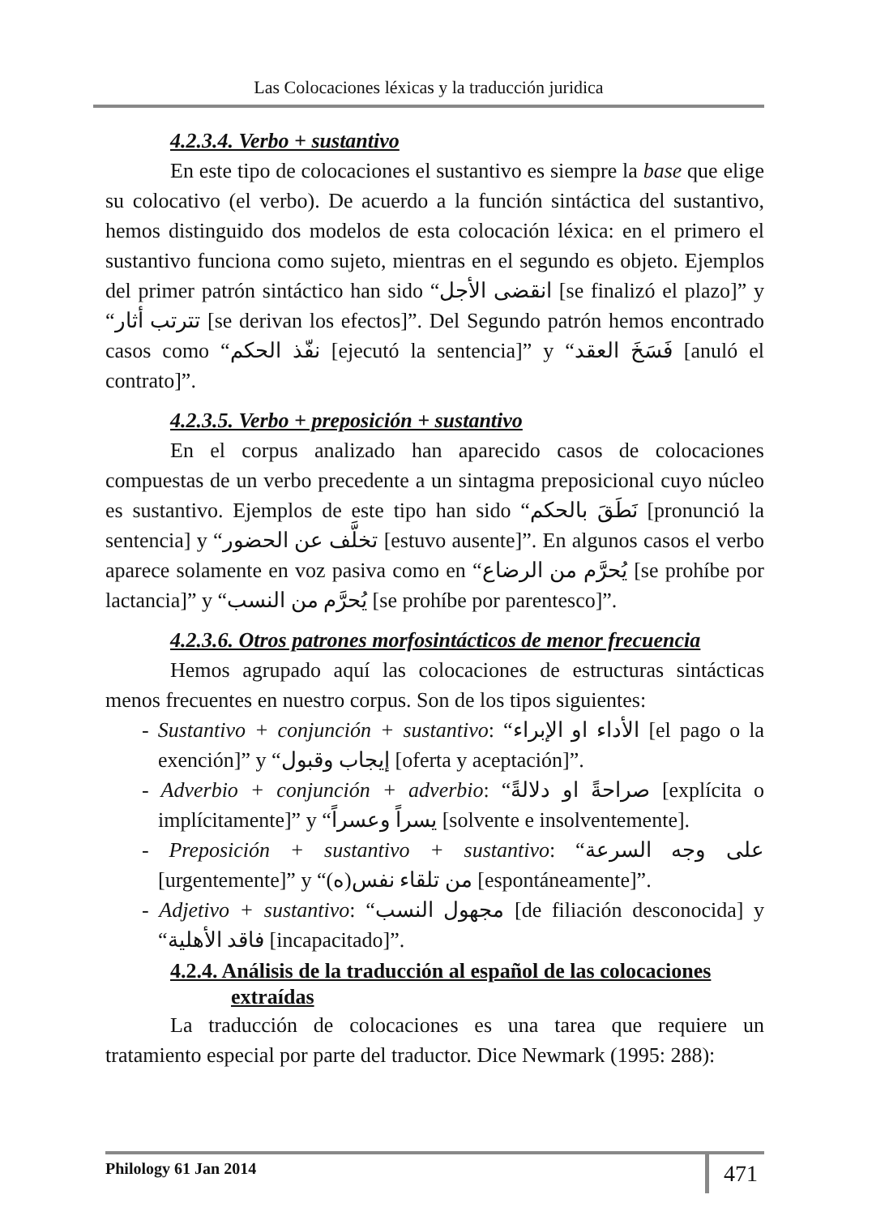Las Colocaciones léxicas y la traducción juridica
4.2.3.4. Verbo + sustantivo
En este tipo de colocaciones el sustantivo es siempre la base que elige su colocativo (el verbo). De acuerdo a la función sintáctica del sustantivo, hemos distinguido dos modelos de esta colocación léxica: en el primero el sustantivo funciona como sujeto, mientras en el segundo es objeto. Ejemplos del primer patrón sintáctico han sido “انقضى الأجل [se finalizó el plazo]” y “تترتب أثار [se derivan los efectos]”. Del Segundo patrón hemos encontrado casos como “نفّذ الحكم [ejecutó la sentencia]” y “فَسَخَ العقد [anuló el contrato]”.
4.2.3.5. Verbo + preposición + sustantivo
En el corpus analizado han aparecido casos de colocaciones compuestas de un verbo precedente a un sintagma preposicional cuyo núcleo es sustantivo. Ejemplos de este tipo han sido “نَطَقَ بالحكم [pronunció la sentencia] y “تخلَّف عن الحضور [estuvo ausente]”. En algunos casos el verbo aparece solamente en voz pasiva como en “يُحرَّم من الرضاع [se prohíbe por lactancia]” y “يُحرَّم من النسب [se prohíbe por parentesco]”.
4.2.3.6. Otros patrones morfosintácticos de menor frecuencia
Hemos agrupado aquí las colocaciones de estructuras sintácticas menos frecuentes en nuestro corpus. Son de los tipos siguientes:
- Sustantivo + conjunción + sustantivo: “الأداء او الإبراء [el pago o la exención]” y “إيجاب وقبول [oferta y aceptación]”.
- Adverbio + conjunción + adverbio: “صراحةً او دلالةً [explícita o implícitamente]” y “يسراً وعسراً [solvente e insolventemente].
- Preposición + sustantivo + sustantivo: “على وجه السرعة [urgentemente]” y “من تلقاء نفس(ه) [espontáneamente]”.
- Adjetivo + sustantivo: “مجهول النسب [de filiación desconocida] y “فاقد الأهلية [incapacitado]”.
4.2.4. Análisis de la traducción al español de las colocaciones
extraídas
La traducción de colocaciones es una tarea que requiere un tratamiento especial por parte del traductor. Dice Newmark (1995: 288):
Philology 61 Jan 2014 471